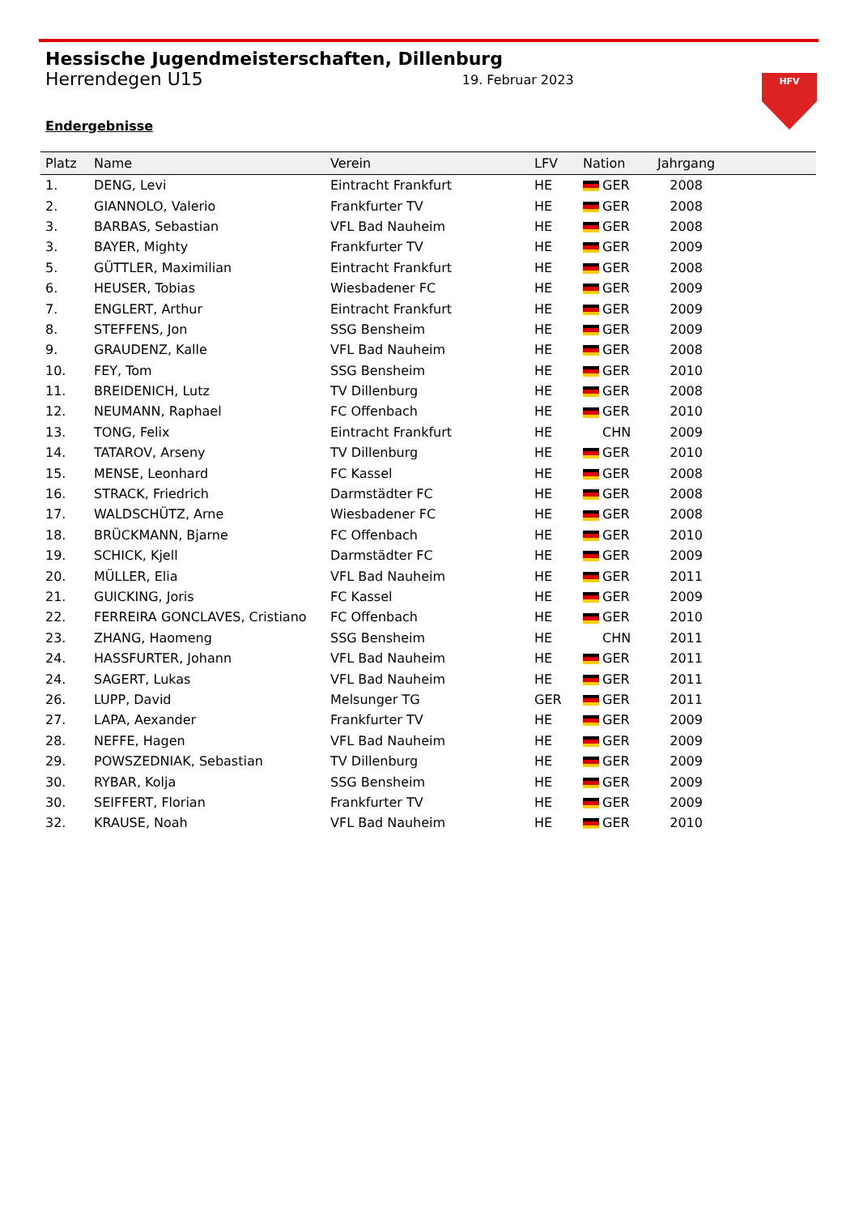Hessische Jugendmeisterschaften, Dillenburg
Herrendegen U15 19. Februar 2023
Endergebnisse
HFV
| Platz | Name | Verein | LFV | Nation | Jahrgang |
| --- | --- | --- | --- | --- | --- |
| 1. | DENG, Levi | Eintracht Frankfurt | HE | GER | 2008 |
| 2. | GIANNOLO, Valerio | Frankfurter TV | HE | GER | 2008 |
| 3. | BARBAS, Sebastian | VFL Bad Nauheim | HE | GER | 2008 |
| 3. | BAYER, Mighty | Frankfurter TV | HE | GER | 2009 |
| 5. | GÜTTLER, Maximilian | Eintracht Frankfurt | HE | GER | 2008 |
| 6. | HEUSER, Tobias | Wiesbadener FC | HE | GER | 2009 |
| 7. | ENGLERT, Arthur | Eintracht Frankfurt | HE | GER | 2009 |
| 8. | STEFFENS, Jon | SSG Bensheim | HE | GER | 2009 |
| 9. | GRAUDENZ, Kalle | VFL Bad Nauheim | HE | GER | 2008 |
| 10. | FEY, Tom | SSG Bensheim | HE | GER | 2010 |
| 11. | BREIDENICH, Lutz | TV Dillenburg | HE | GER | 2008 |
| 12. | NEUMANN, Raphael | FC Offenbach | HE | GER | 2010 |
| 13. | TONG, Felix | Eintracht Frankfurt | HE | CHN | 2009 |
| 14. | TATAROV, Arseny | TV Dillenburg | HE | GER | 2010 |
| 15. | MENSE, Leonhard | FC Kassel | HE | GER | 2008 |
| 16. | STRACK, Friedrich | Darmstädter FC | HE | GER | 2008 |
| 17. | WALDSCHÜTZ, Arne | Wiesbadener FC | HE | GER | 2008 |
| 18. | BRÜCKMANN, Bjarne | FC Offenbach | HE | GER | 2010 |
| 19. | SCHICK, Kjell | Darmstädter FC | HE | GER | 2009 |
| 20. | MÜLLER, Elia | VFL Bad Nauheim | HE | GER | 2011 |
| 21. | GUICKING, Joris | FC Kassel | HE | GER | 2009 |
| 22. | FERREIRA GONCLAVES, Cristiano | FC Offenbach | HE | GER | 2010 |
| 23. | ZHANG, Haomeng | SSG Bensheim | HE | CHN | 2011 |
| 24. | HASSFURTER, Johann | VFL Bad Nauheim | HE | GER | 2011 |
| 24. | SAGERT, Lukas | VFL Bad Nauheim | HE | GER | 2011 |
| 26. | LUPP, David | Melsunger TG | GER | GER | 2011 |
| 27. | LAPA, Aexander | Frankfurter TV | HE | GER | 2009 |
| 28. | NEFFE, Hagen | VFL Bad Nauheim | HE | GER | 2009 |
| 29. | POWSZEDNIAK, Sebastian | TV Dillenburg | HE | GER | 2009 |
| 30. | RYBAR, Kolja | SSG Bensheim | HE | GER | 2009 |
| 30. | SEIFFERT, Florian | Frankfurter TV | HE | GER | 2009 |
| 32. | KRAUSE, Noah | VFL Bad Nauheim | HE | GER | 2010 |